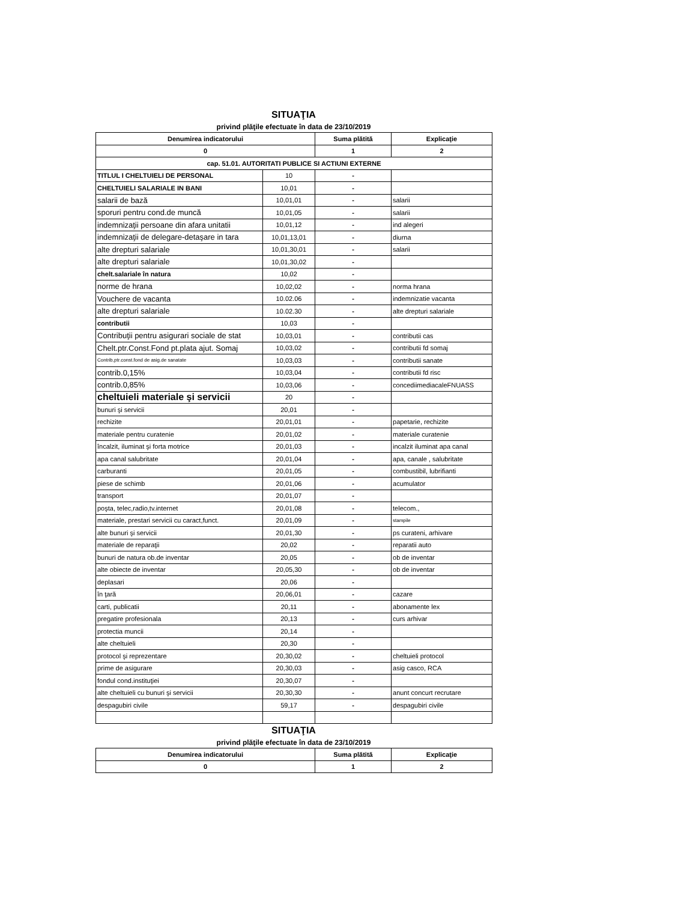SITUAŢIA
privind plăţile efectuate în data de 23/10/2019
| Denumirea indicatorului | | Suma plătită | Explicaţie |
| --- | --- | --- | --- |
| 0 | | 1 | 2 |
| cap. 51.01. AUTORITATI PUBLICE SI ACTIUNI EXTERNE | | | |
| TITLUL I CHELTUIELI DE PERSONAL | 10 | - | |
| CHELTUIELI SALARIALE IN BANI | 10,01 | - | |
| salarii de bază | 10,01,01 | - | salarii |
| sporuri pentru cond.de muncă | 10,01,05 | - | salarii |
| indemnizaţii persoane din afara unitatii | 10,01,12 | - | ind alegeri |
| indemnizaţii de delegare-detaşare in tara | 10,01,13,01 | - | diurna |
| alte drepturi salariale | 10,01,30,01 | - | salarii |
| alte drepturi salariale | 10,01,30,02 | - | |
| chelt.salariale în natura | 10,02 | - | |
| norme de hrana | 10,02,02 | - | norma hrana |
| Vouchere de vacanta | 10.02.06 | - | indemnizatie vacanta |
| alte drepturi salariale | 10.02.30 | - | alte drepturi salariale |
| contributii | 10,03 | - | |
| Contribuţii pentru asigurari sociale de stat | 10,03,01 | - | contributii cas |
| Chelt.ptr.Const.Fond pt.plata ajut. Somaj | 10,03,02 | - | contributii fd somaj |
| Contrib,ptr.const.fond de asig.de sanatate | 10,03,03 | - | contributii sanate |
| contrib.0,15% | 10,03,04 | - | contributii fd risc |
| contrib.0,85% | 10,03,06 | - | concediimediacaleFNUASS |
| cheltuieli materiale şi servicii | 20 | - | |
| bunuri şi servicii | 20,01 | - | |
| rechizite | 20,01,01 | - | papetarie, rechizite |
| materiale pentru curatenie | 20,01,02 | - | materiale curatenie |
| încalzit, iluminat şi forta motrice | 20,01,03 | - | incalzit iluminat apa canal |
| apa canal salubritate | 20,01,04 | - | apa, canale , salubritate |
| carburanti | 20,01,05 | - | combustibil, lubrifianti |
| piese de schimb | 20,01,06 | - | acumulator |
| transport | 20,01,07 | - | |
| poşta, telec,radio,tv.internet | 20,01,08 | - | telecom., |
| materiale, prestari servicii cu caract,funct. | 20,01,09 | - | stampile |
| alte bunuri şi servicii | 20,01,30 | - | ps curateni, arhivare |
| materiale de reparaţii | 20,02 | - | reparatii auto |
| bunuri de natura ob.de inventar | 20,05 | - | ob de inventar |
| alte obiecte de inventar | 20,05,30 | - | ob de inventar |
| deplasari | 20,06 | - | |
| în ţară | 20,06,01 | - | cazare |
| carti, publicatii | 20,11 | - | abonamente lex |
| pregatire profesionala | 20,13 | - | curs arhivar |
| protectia muncii | 20,14 | - | |
| alte cheltuieli | 20,30 | - | |
| protocol şi reprezentare | 20,30,02 | - | cheltuieli protocol |
| prime de asigurare | 20,30,03 | - | asig casco, RCA |
| fondul cond.instituţiei | 20,30,07 | - | |
| alte cheltuieli cu bunuri şi servicii | 20,30,30 | - | anunt concurt recrutare |
| despagubiri civile | 59,17 | - | despagubiri civile |
SITUAŢIA
privind plăţile efectuate în data de 23/10/2019
| Denumirea indicatorului | Suma plătită | Explicaţie |
| --- | --- | --- |
| 0 | 1 | 2 |